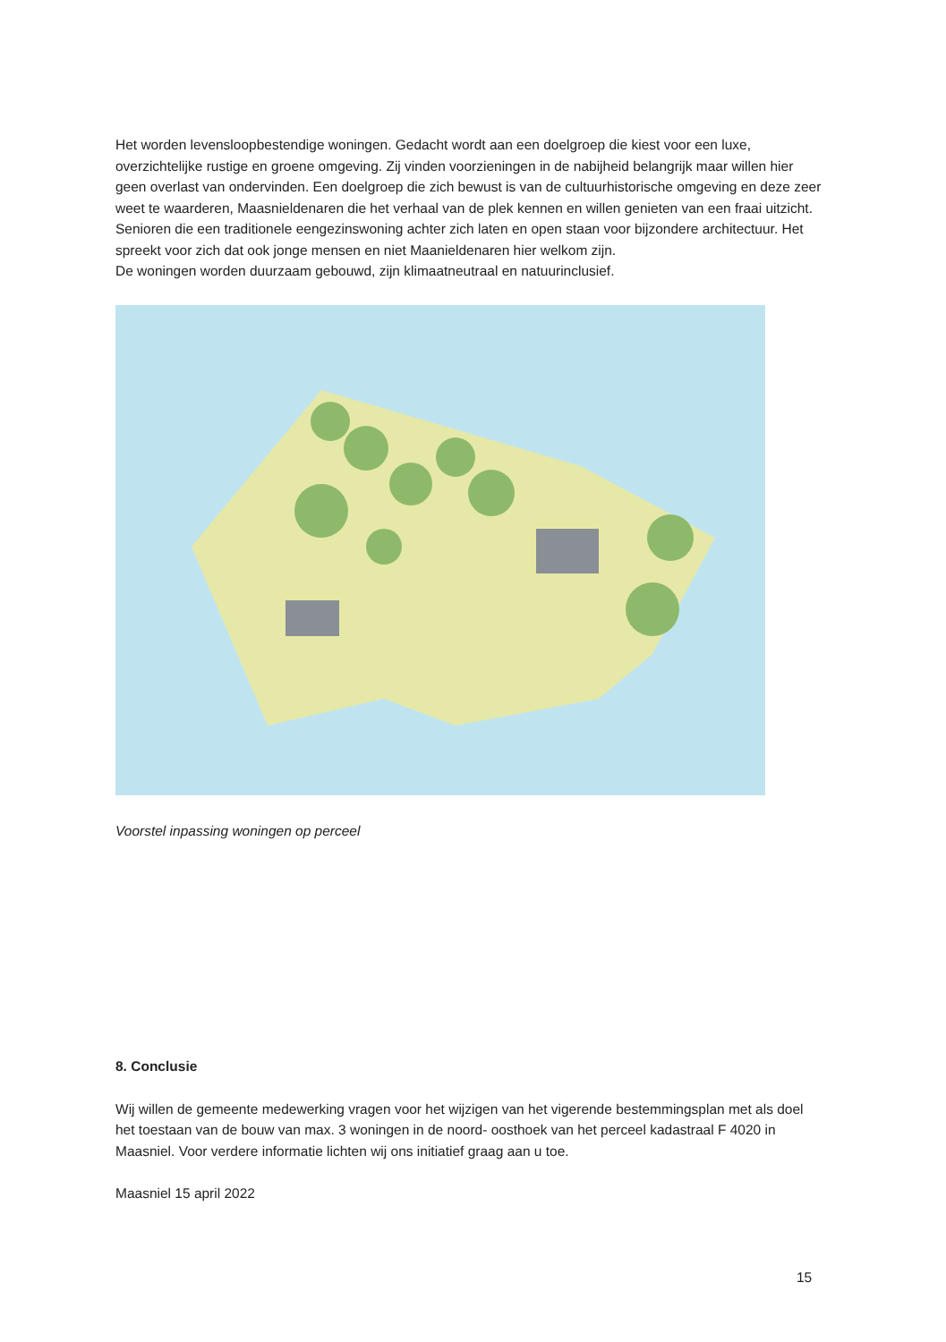Het worden levensloopbestendige woningen. Gedacht wordt aan een doelgroep die kiest voor een luxe, overzichtelijke rustige en groene omgeving. Zij vinden voorzieningen in de nabijheid belangrijk maar willen hier geen overlast van ondervinden. Een doelgroep die zich bewust is van de cultuurhistorische omgeving en deze zeer weet te waarderen, Maasnieldenaren die het verhaal van de plek kennen en willen genieten van een fraai uitzicht. Senioren die een traditionele eengezinswoning achter zich laten en open staan voor bijzondere architectuur. Het spreekt voor zich dat ook jonge mensen en niet Maanieldenaren hier welkom zijn.
De woningen worden duurzaam gebouwd, zijn klimaatneutraal en natuurinclusief.
Voorstel inpassing woningen op perceel
8. Conclusie
Wij willen de gemeente medewerking vragen voor het wijzigen van het vigerende bestemmingsplan met als doel het toestaan van de bouw van max. 3 woningen in de noord- oosthoek van het perceel kadastraal F 4020 in Maasniel. Voor verdere informatie lichten wij ons initiatief graag aan u toe.
Maasniel 15 april 2022
15